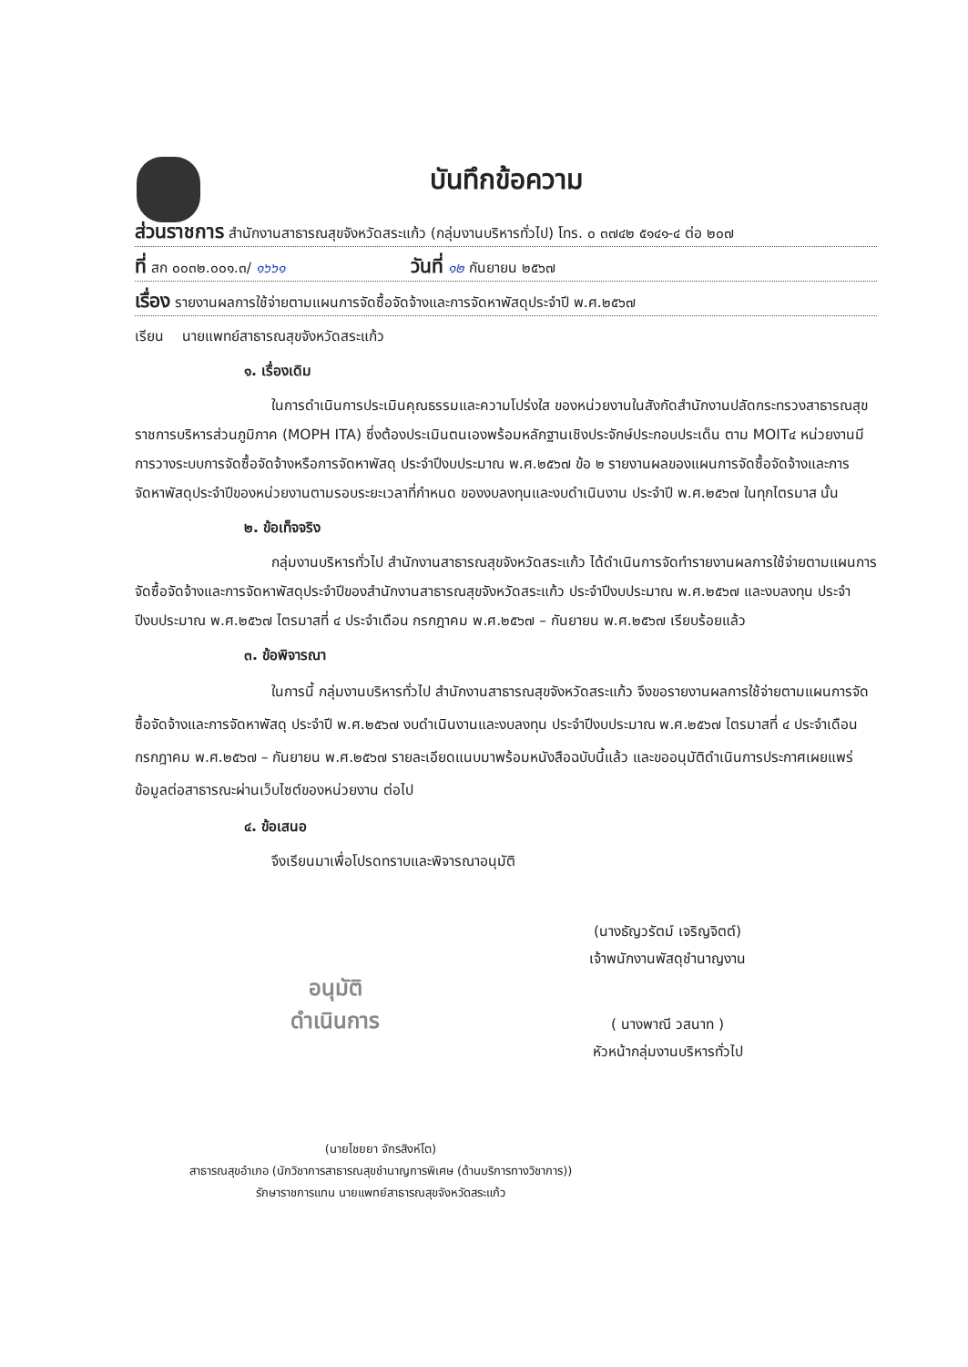บันทึกข้อความ
ส่วนราชการ สำนักงานสาธารณสุขจังหวัดสระแก้ว (กลุ่มงานบริหารทั่วไป) โทร. ๐ ๓๗๔๒ ๕๑๔๑-๔ ต่อ ๒๐๗
ที่ สก ๐๐๓๒.๐๐๑.๓/ ๑๖๖๑ วันที่ ๑๒ กันยายน ๒๕๖๗
เรื่อง รายงานผลการใช้จ่ายตามแผนการจัดซื้อจัดจ้างและการจัดหาพัสดุประจำปี พ.ศ.๒๕๖๗
เรียน นายแพทย์สาธารณสุขจังหวัดสระแก้ว
๑. เรื่องเดิม
ในการดำเนินการประเมินคุณธรรมและความโปร่งใส ของหน่วยงานในสังกัดสำนักงานปลัดกระทรวงสาธารณสุขราชการบริหารส่วนภูมิภาค (MOPH ITA) ซึ่งต้องประเมินตนเองพร้อมหลักฐานเชิงประจักษ์ประกอบประเด็น ตาม MOIT๔ หน่วยงานมีการวางระบบการจัดซื้อจัดจ้างหรือการจัดหาพัสดุ ประจำปีงบประมาณ พ.ศ.๒๕๖๗ ข้อ ๒ รายงานผลของแผนการจัดซื้อจัดจ้างและการจัดหาพัสดุประจำปีของหน่วยงานตามรอบระยะเวลาที่กำหนด ของงบลงทุนและงบดำเนินงาน ประจำปี พ.ศ.๒๕๖๗ ในทุกไตรมาส นั้น
๒. ข้อเท็จจริง
กลุ่มงานบริหารทั่วไป สำนักงานสาธารณสุขจังหวัดสระแก้ว ได้ดำเนินการจัดทำรายงานผลการใช้จ่ายตามแผนการจัดซื้อจัดจ้างและการจัดหาพัสดุประจำปีของสำนักงานสาธารณสุขจังหวัดสระแก้ว ประจำปีงบประมาณ พ.ศ.๒๕๖๗ และงบลงทุน ประจำปีงบประมาณ พ.ศ.๒๕๖๗ ไตรมาสที่ ๔ ประจำเดือน กรกฎาคม พ.ศ.๒๕๖๗ – กันยายน พ.ศ.๒๕๖๗ เรียบร้อยแล้ว
๓. ข้อพิจารณา
ในการนี้ กลุ่มงานบริหารทั่วไป สำนักงานสาธารณสุขจังหวัดสระแก้ว จึงขอรายงานผลการใช้จ่ายตามแผนการจัดซื้อจัดจ้างและการจัดหาพัสดุ ประจำปี พ.ศ.๒๕๖๗ งบดำเนินงานและงบลงทุน ประจำปีงบประมาณ พ.ศ.๒๕๖๗ ไตรมาสที่ ๔ ประจำเดือน กรกฎาคม พ.ศ.๒๕๖๗ – กันยายน พ.ศ.๒๕๖๗ รายละเอียดแนบมาพร้อมหนังสือฉบับนี้แล้ว และขออนุมัติดำเนินการประกาศเผยแพร่ข้อมูลต่อสาธารณะผ่านเว็บไซต์ของหน่วยงาน ต่อไป
๔. ข้อเสนอ
จึงเรียนมาเพื่อโปรดทราบและพิจารณาอนุมัติ
(นางธัญวรัตม์ เจริญจิตต์)
เจ้าพนักงานพัสดุชำนาญงาน
อนุมัติ
ดำเนินการ
( นางพาณี วสนาท )
หัวหน้ากลุ่มงานบริหารทั่วไป
(นายไชยยา จักรสิงห์โต)
สาธารณสุขอำเภอ (นักวิชาการสาธารณสุขชำนาญการพิเศษ (ด้านบริการทางวิชาการ))
รักษาราชการแทน นายแพทย์สาธารณสุขจังหวัดสระแก้ว